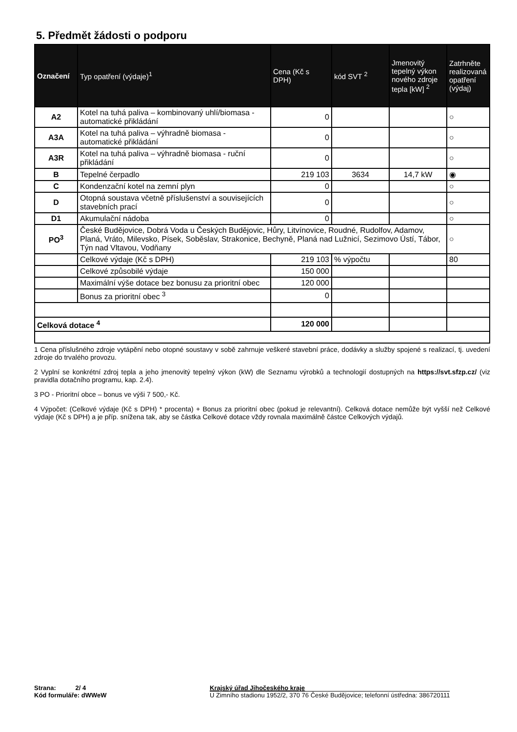5. Předmět žádosti o podporu
| Označení | Typ opatření (výdaje)<sup>1</sup> | Cena (Kč s DPH) | kód SVT <sup>2</sup> | Jmenovitý tepelný výkon nového zdroje tepla [kW] <sup>2</sup> | Zatrhněte realizovaná opatření (výdaj) |
| --- | --- | --- | --- | --- | --- |
| A2 | Kotel na tuhá paliva – kombinovaný uhlí/biomasa - automatické přikládání | 0 | | | ○ |
| A3A | Kotel na tuhá paliva – výhradně biomasa - automatické přikládání | 0 | | | ○ |
| A3R | Kotel na tuhá paliva – výhradně biomasa - ruční přikládání | 0 | | | ○ |
| B | Tepelné čerpadlo | 219 103 | 3634 | 14,7 kW | ◉ |
| C | Kondenzační kotel na zemní plyn | 0 | | | ○ |
| D | Otopná soustava včetně příslušenství a souvisejících stavebních prací | 0 | | | ○ |
| D1 | Akumulační nádoba | 0 | | | ○ |
| PO<sup>3</sup> | České Budějovice, Dobrá Voda u Českých Budějovic, Hůry, Litvínovice, Roudné, Rudolfov, Adamov, Planá, Vráto, Milevsko, Písek, Soběslav, Strakonice, Bechyně, Planá nad Lužnicí, Sezimovo Ústí, Tábor, Týn nad Vltavou, Vodňany | | | | ○ |
| | Celkové výdaje (Kč s DPH) | 219 103 | % výpočtu | | 80 |
| | Celkové způsobilé výdaje | 150 000 | | | |
| | Maximální výše dotace bez bonusu za prioritní obec | 120 000 | | | |
| | Bonus za prioritní obec <sup>3</sup> | 0 | | | |
| Celková dotace <sup>4</sup> | | 120 000 | | | |
1 Cena příslušného zdroje vytápění nebo otopné soustavy v sobě zahrnuje veškeré stavební práce, dodávky a služby spojené s realizací, tj. uvedení zdroje do trvalého provozu.
2 Vyplní se konkrétní zdroj tepla a jeho jmenovitý tepelný výkon (kW) dle Seznamu výrobků a technologií dostupných na https://svt.sfzp.cz/ (viz pravidla dotačního programu, kap. 2.4).
3 PO - Prioritní obce – bonus ve výši 7 500,- Kč.
4 Výpočet: (Celkové výdaje (Kč s DPH) * procenta) + Bonus za prioritní obec (pokud je relevantní). Celková dotace nemůže být vyšší než Celkové výdaje (Kč s DPH) a je příp. snížena tak, aby se částka Celkové dotace vždy rovnala maximálně částce Celkových výdajů.
Strana: 2/ 4
Kód formuláře: dWWeW
Krajský úřad Jihočeského kraje
U Zimního stadionu 1952/2, 370 76 České Budějovice; telefonní ústředna: 386720111